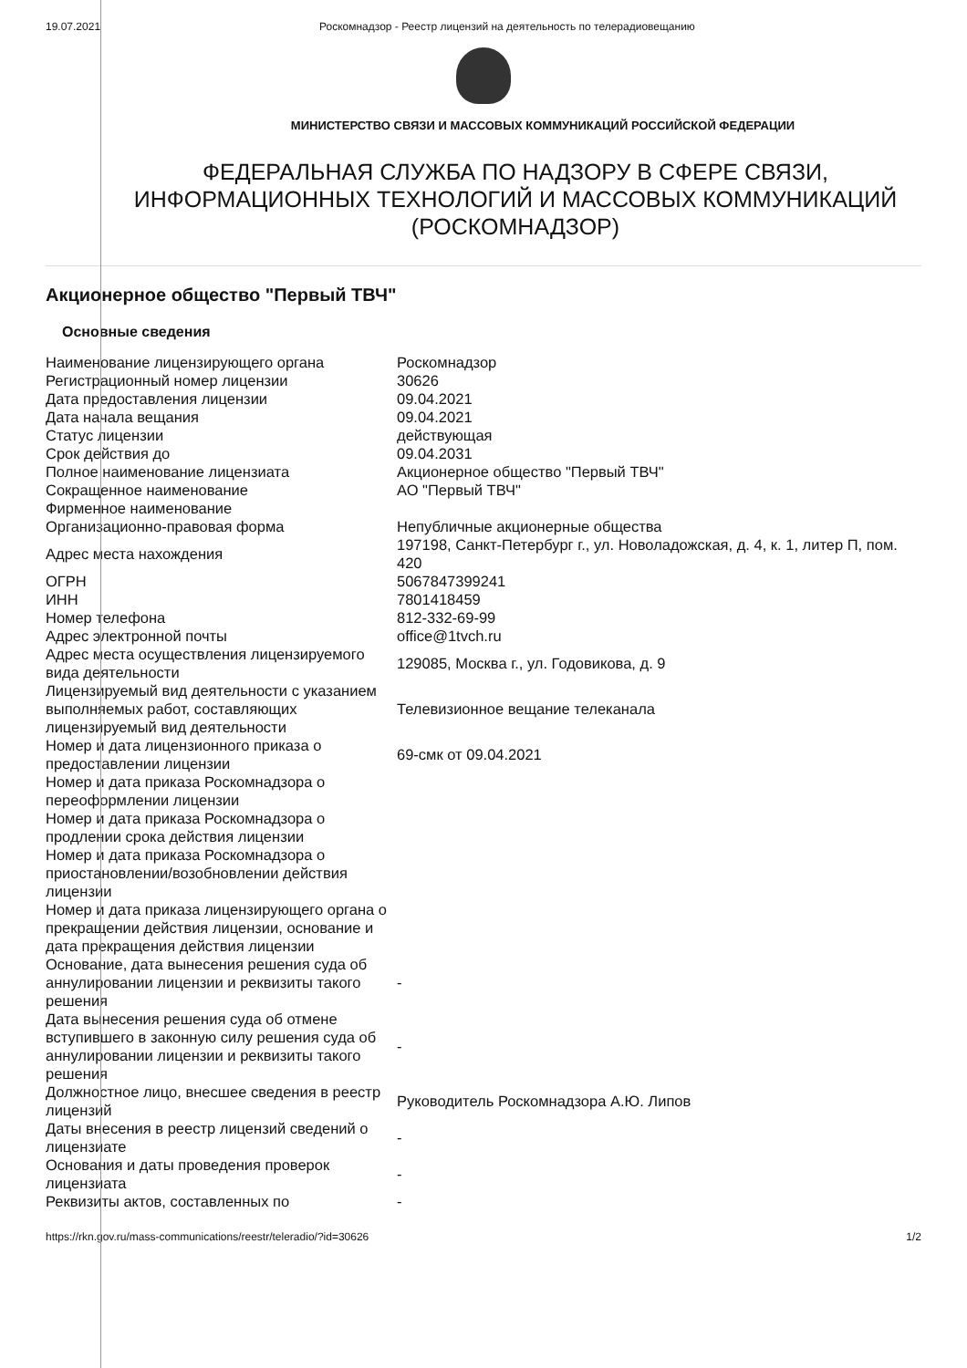19.07.2021 Роскомнадзор - Реестр лицензий на деятельность по телерадиовещанию
МИНИСТЕРСТВО СВЯЗИ И МАССОВЫХ КОММУНИКАЦИЙ РОССИЙСКОЙ ФЕДЕРАЦИИ
ФЕДЕРАЛЬНАЯ СЛУЖБА ПО НАДЗОРУ В СФЕРЕ СВЯЗИ,
ИНФОРМАЦИОННЫХ ТЕХНОЛОГИЙ И МАССОВЫХ КОММУНИКАЦИЙ
(РОСКОМНАДЗОР)
Акционерное общество "Первый ТВЧ"
Основные сведения
| Наименование лицензирующего органа | Роскомнадзор |
| Регистрационный номер лицензии | 30626 |
| Дата предоставления лицензии | 09.04.2021 |
| Дата начала вещания | 09.04.2021 |
| Статус лицензии | действующая |
| Срок действия до | 09.04.2031 |
| Полное наименование лицензиата | Акционерное общество "Первый ТВЧ" |
| Сокращенное наименование | АО "Первый ТВЧ" |
| Фирменное наименование | |
| Организационно-правовая форма | Непубличные акционерные общества |
| Адрес места нахождения | 197198, Санкт-Петербург г., ул. Новоладожская, д. 4, к. 1, литер П, пом. 420 |
| ОГРН | 5067847399241 |
| ИНН | 7801418459 |
| Номер телефона | 812-332-69-99 |
| Адрес электронной почты | office@1tvch.ru |
| Адрес места осуществления лицензируемого вида деятельности | 129085, Москва г., ул. Годовикова, д. 9 |
| Лицензируемый вид деятельности с указанием выполняемых работ, составляющих лицензируемый вид деятельности | Телевизионное вещание телеканала |
| Номер и дата лицензионного приказа о предоставлении лицензии | 69-смк от 09.04.2021 |
| Номер и дата приказа Роскомнадзора о переоформлении лицензии | |
| Номер и дата приказа Роскомнадзора о продлении срока действия лицензии | |
| Номер и дата приказа Роскомнадзора о приостановлении/возобновлении действия лицензии | |
| Номер и дата приказа лицензирующего органа о прекращении действия лицензии, основание и дата прекращения действия лицензии | |
| Основание, дата вынесения решения суда об аннулировании лицензии и реквизиты такого решения | - |
| Дата вынесения решения суда об отмене вступившего в законную силу решения суда об аннулировании лицензии и реквизиты такого решения | - |
| Должностное лицо, внесшее сведения в реестр лицензий | Руководитель Роскомнадзора А.Ю. Липов |
| Даты внесения в реестр лицензий сведений о лицензиате | - |
| Основания и даты проведения проверок лицензиата | - |
| Реквизиты актов, составленных по | - |
https://rkn.gov.ru/mass-communications/reestr/teleradio/?id=30626
1/2